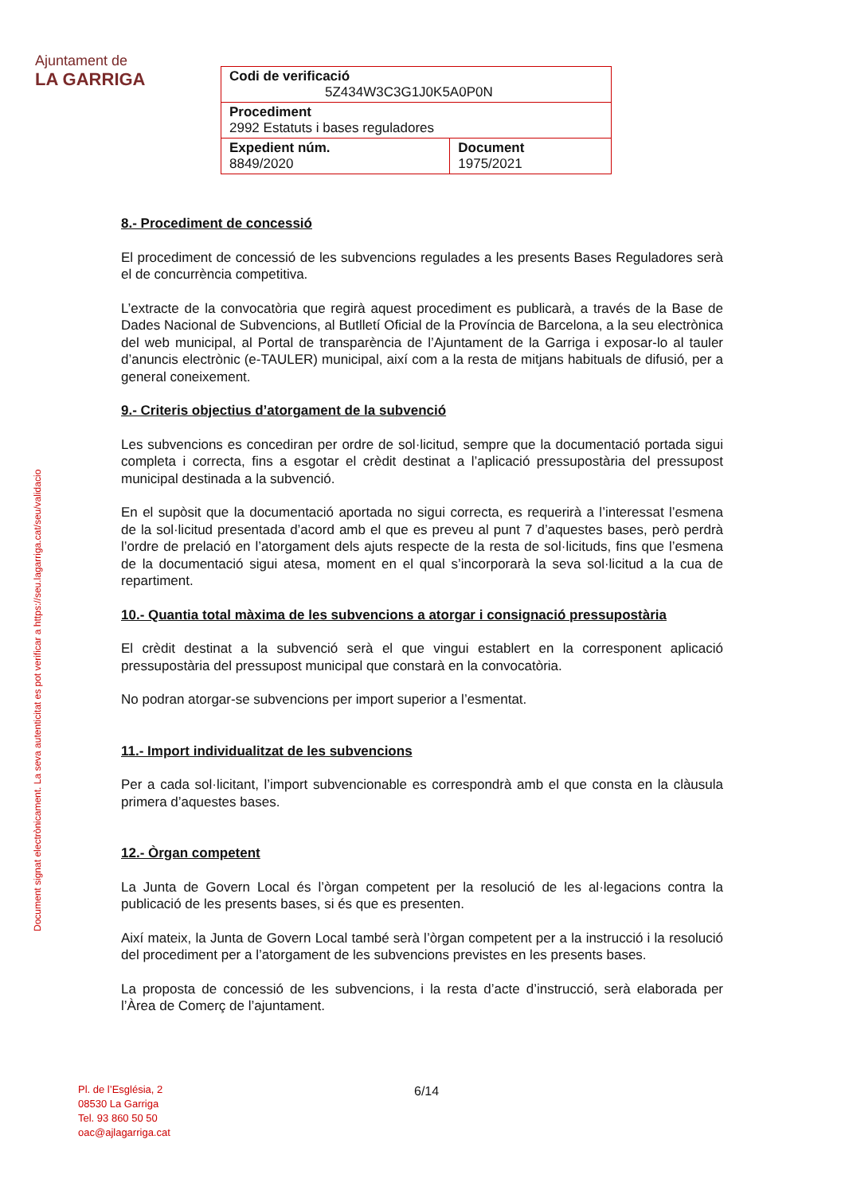Ajuntament de
LA GARRIGA
| Codi de verificació 5Z434W3C3G1J0K5A0P0N | |
| Procediment 2992 Estatuts i bases reguladores | |
| Expedient núm. 8849/2020 | Document 1975/2021 |
Document signat electrònicament. La seva autenticitat es pot verificar a https://seu.lagarriga.cat/seu/validacio
8.- Procediment de concessió
El procediment de concessió de les subvencions regulades a les presents Bases Reguladores serà el de concurrència competitiva.
L’extracte de la convocatòria que regirà aquest procediment es publicarà, a través de la Base de Dades Nacional de Subvencions, al Butlletí Oficial de la Província de Barcelona, a la seu electrònica del web municipal, al Portal de transparència de l’Ajuntament de la Garriga i exposar-lo al tauler d’anuncis electrònic (e-TAULER) municipal, així com a la resta de mitjans habituals de difusió, per a general coneixement.
9.- Criteris objectius d’atorgament de la subvenció
Les subvencions es concediran per ordre de sol·licitud, sempre que la documentació portada sigui completa i correcta, fins a esgotar el crèdit destinat a l’aplicació pressupostària del pressupost municipal destinada a la subvenció.
En el supòsit que la documentació aportada no sigui correcta, es requerirà a l’interessat l’esmena de la sol·licitud presentada d’acord amb el que es preveu al punt 7 d’aquestes bases, però perdrà l’ordre de prelació en l’atorgament dels ajuts respecte de la resta de sol·licituds, fins que l’esmena de la documentació sigui atesa, moment en el qual s’incorporarà la seva sol·licitud a la cua de repartiment.
10.- Quantia total màxima de les subvencions a atorgar i consignació pressupostària
El crèdit destinat a la subvenció serà el que vingui establert en la corresponent aplicació pressupostària del pressupost municipal que constarà en la convocatòria.
No podran atorgar-se subvencions per import superior a l’esmentat.
11.- Import individualitzat de les subvencions
Per a cada sol·licitant, l’import subvencionable es correspondrà amb el que consta en la clàusula primera d’aquestes bases.
12.- Òrgan competent
La Junta de Govern Local és l’òrgan competent per la resolució de les al·legacions contra la publicació de les presents bases, si és que es presenten.
Així mateix, la Junta de Govern Local també serà l’òrgan competent per a la instrucció i la resolució del procediment per a l’atorgament de les subvencions previstes en les presents bases.
La proposta de concessió de les subvencions, i la resta d’acte d’instrucció, serà elaborada per l’Àrea de Comerç de l’ajuntament.
Pl. de l’Església, 2
08530 La Garriga
Tel. 93 860 50 50
oac@ajlagarriga.cat
6/14